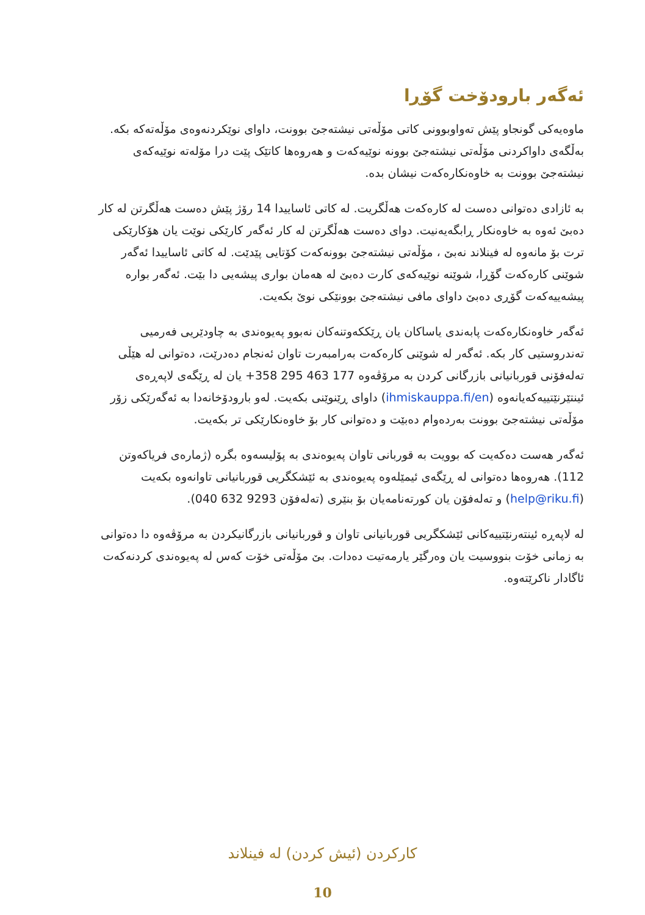ئەگەر بارودۆخت گۆڕا
ماوەیەکی گونجاو پێش تەواوبوونی کاتی مۆڵەتی نیشتەجێ بوونت، داوای نوێکردنەوەی مۆڵەتەکە بکە. بەڵگەی داواکردنی مۆڵەتی نیشتەجێ بوونە نوێیەکەت و هەروەها کاتێک پێت درا مۆلەتە نوێیەکەی نیشتەجێ بوونت بە خاوەنکارەکەت نیشان بدە.
بە ئازادی دەتوانی دەست لە کارەکەت هەڵگریت. لە کاتی ئاساییدا 14 رۆژ پێش دەست هەڵگرتن لە کار دەبێ ئەوە بە خاوەنکار ڕابگەیەنیت. دوای دەست هەڵگرتن لە کار ئەگەر کارێکی نوێت یان هۆکارێکی ترت بۆ مانەوە لە فینلاند نەبێ ، مۆڵەتی نیشتەجێ بوونەکەت کۆتایی پێدێت. لە کاتی ئاساییدا ئەگەر شوێنی کارەکەت گۆڕا، شوێنە نوێیەکەی کارت دەبێ لە هەمان بواری پیشەیی دا بێت. ئەگەر بوارە پیشەییەکەت گۆڕی دەبێ داوای مافی نیشتەجێ بوونێکی نوێ بکەیت.
ئەگەر خاوەنکارەکەت پابەندی یاساکان یان ڕێککەوتنەکان نەبوو پەیوەندی بە چاودێریی فەرمیی تەندروستیی کار بکە. ئەگەر لە شوێنی کارەکەت بەرامبەرت تاوان ئەنجام دەدرێت، دەتوانی لە هێڵی تەلەفۆنی قوربانیانی بازرگانی کردن بە مرۆڤەوە 177 463 295 358+ یان لە ڕێگەی لاپەڕەی ئینتێرنێتییەکەیانەوە (ihmiskauppa.fi/en) داوای ڕێنوێنی بکەیت. لەو بارودۆخانەدا بە ئەگەرێکی زۆر مۆڵەتی نیشتەجێ بوونت بەردەوام دەبێت و دەتوانی کار بۆ خاوەنکارێکی تر بکەیت.
ئەگەر هەست دەکەیت کە بوویت بە قوربانی تاوان پەیوەندی بە پۆلیسەوە بگرە (ژمارەی فریاکەوتن 112). هەروەها دەتوانی لە ڕێگەی ئیمێلەوە پەیوەندی بە ئێشکگریی قوربانیانی تاوانەوە بکەیت (help@riku.fi) و تەلەفۆن یان کورتەنامەیان بۆ بنێری (تەلەفۆن 9293 632 040).
لە لاپەڕە ئینتەرنێتییەکانی ئێشکگریی قوربانیانی تاوان و قوربانیانی بازرگانیکردن بە مرۆڤەوە دا دەتوانی بە زمانی خۆت بنووسیت یان وەرگێر یارمەتیت دەدات. بێ مۆڵەتی خۆت کەس لە پەیوەندی کردنەکەت ئاگادار ناکرێتەوە.
کارکردن (ئیش کردن) لە فینلاند
10